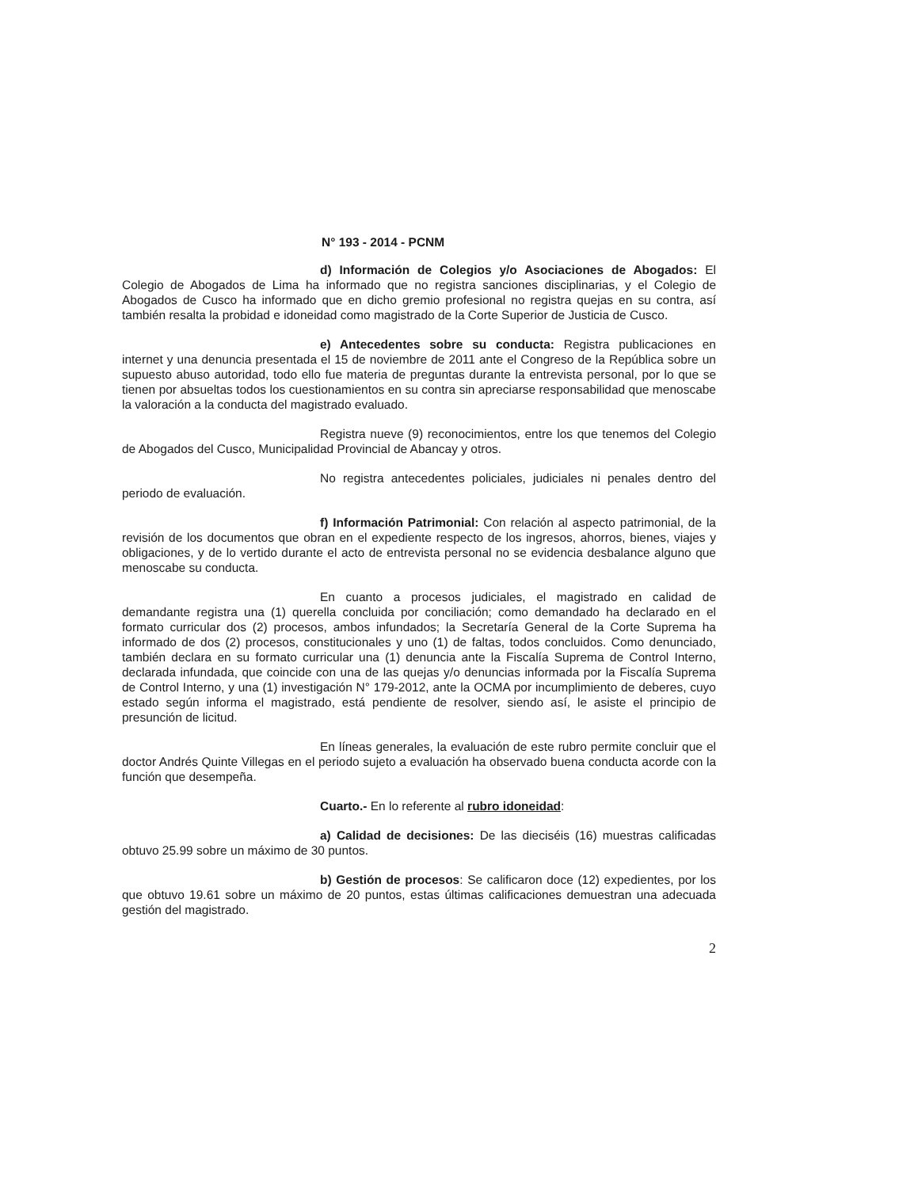N° 193 - 2014 - PCNM
d) Información de Colegios y/o Asociaciones de Abogados: El Colegio de Abogados de Lima ha informado que no registra sanciones disciplinarias, y el Colegio de Abogados de Cusco ha informado que en dicho gremio profesional no registra quejas en su contra, así también resalta la probidad e idoneidad como magistrado de la Corte Superior de Justicia de Cusco.
e) Antecedentes sobre su conducta: Registra publicaciones en internet y una denuncia presentada el 15 de noviembre de 2011 ante el Congreso de la República sobre un supuesto abuso autoridad, todo ello fue materia de preguntas durante la entrevista personal, por lo que se tienen por absueltas todos los cuestionamientos en su contra sin apreciarse responsabilidad que menoscabe la valoración a la conducta del magistrado evaluado.
Registra nueve (9) reconocimientos, entre los que tenemos del Colegio de Abogados del Cusco, Municipalidad Provincial de Abancay y otros.
No registra antecedentes policiales, judiciales ni penales dentro del periodo de evaluación.
f) Información Patrimonial: Con relación al aspecto patrimonial, de la revisión de los documentos que obran en el expediente respecto de los ingresos, ahorros, bienes, viajes y obligaciones, y de lo vertido durante el acto de entrevista personal no se evidencia desbalance alguno que menoscabe su conducta.
En cuanto a procesos judiciales, el magistrado en calidad de demandante registra una (1) querella concluida por conciliación; como demandado ha declarado en el formato curricular dos (2) procesos, ambos infundados; la Secretaría General de la Corte Suprema ha informado de dos (2) procesos, constitucionales y uno (1) de faltas, todos concluidos. Como denunciado, también declara en su formato curricular una (1) denuncia ante la Fiscalía Suprema de Control Interno, declarada infundada, que coincide con una de las quejas y/o denuncias informada por la Fiscalía Suprema de Control Interno, y una (1) investigación N° 179-2012, ante la OCMA por incumplimiento de deberes, cuyo estado según informa el magistrado, está pendiente de resolver, siendo así, le asiste el principio de presunción de licitud.
En líneas generales, la evaluación de este rubro permite concluir que el doctor Andrés Quinte Villegas en el periodo sujeto a evaluación ha observado buena conducta acorde con la función que desempeña.
Cuarto.- En lo referente al rubro idoneidad:
a) Calidad de decisiones: De las dieciséis (16) muestras calificadas obtuvo 25.99 sobre un máximo de 30 puntos.
b) Gestión de procesos: Se calificaron doce (12) expedientes, por los que obtuvo 19.61 sobre un máximo de 20 puntos, estas últimas calificaciones demuestran una adecuada gestión del magistrado.
2